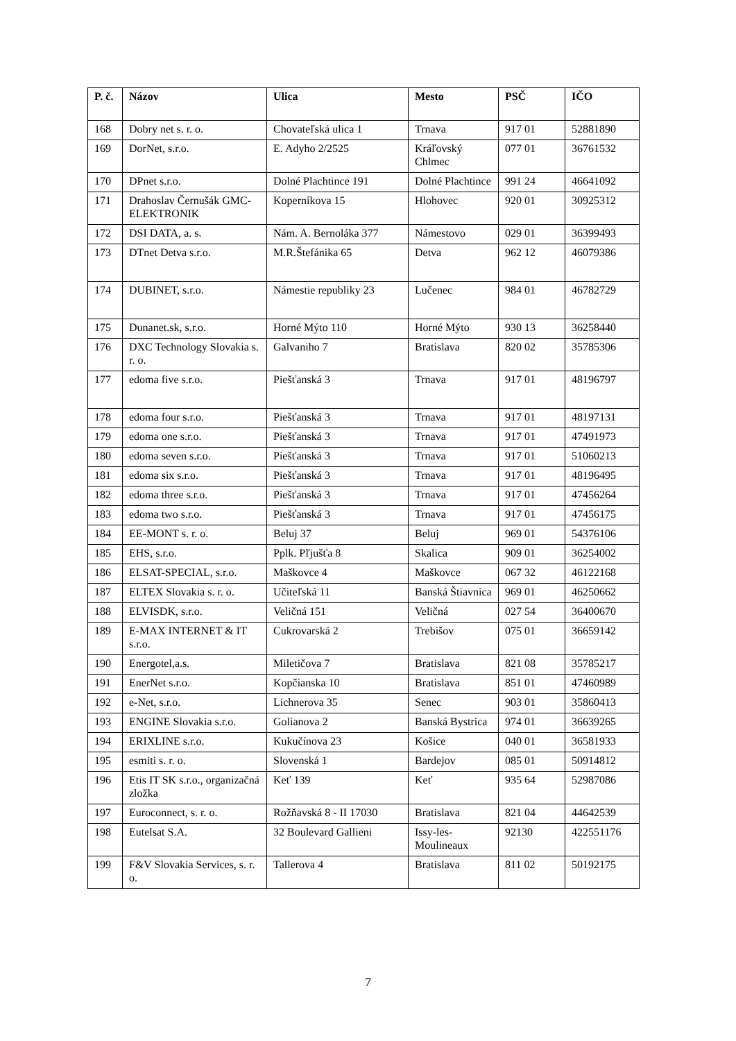| P. č. | Názov | Ulica | Mesto | PSČ | IČO |
| --- | --- | --- | --- | --- | --- |
| 168 | Dobry net s. r. o. | Chovateľská ulica 1 | Trnava | 917 01 | 52881890 |
| 169 | DorNet, s.r.o. | E. Adyho 2/2525 | Kráľovský Chlmec | 077 01 | 36761532 |
| 170 | DPnet s.r.o. | Dolné Plachtince 191 | Dolné Plachtince | 991 24 | 46641092 |
| 171 | Drahoslav Černušák GMC- ELEKTRONIK | Koperníkova 15 | Hlohovec | 920 01 | 30925312 |
| 172 | DSI DATA, a. s. | Nám. A. Bernoláka 377 | Námestovo | 029 01 | 36399493 |
| 173 | DTnet Detva s.r.o. | M.R.Štefánika 65 | Detva | 962 12 | 46079386 |
| 174 | DUBINET, s.r.o. | Námestie republiky 23 | Lučenec | 984 01 | 46782729 |
| 175 | Dunanet.sk, s.r.o. | Horné Mýto 110 | Horné Mýto | 930 13 | 36258440 |
| 176 | DXC Technology Slovakia s. r. o. | Galvaniho 7 | Bratislava | 820 02 | 35785306 |
| 177 | edoma five s.r.o. | Piešťanská 3 | Trnava | 917 01 | 48196797 |
| 178 | edoma four s.r.o. | Piešťanská 3 | Trnava | 917 01 | 48197131 |
| 179 | edoma one s.r.o. | Piešťanská 3 | Trnava | 917 01 | 47491973 |
| 180 | edoma seven s.r.o. | Piešťanská 3 | Trnava | 917 01 | 51060213 |
| 181 | edoma six s.r.o. | Piešťanská 3 | Trnava | 917 01 | 48196495 |
| 182 | edoma three s.r.o. | Piešťanská 3 | Trnava | 917 01 | 47456264 |
| 183 | edoma two s.r.o. | Piešťanská 3 | Trnava | 917 01 | 47456175 |
| 184 | EE-MONT s. r. o. | Beluj 37 | Beluj | 969 01 | 54376106 |
| 185 | EHS, s.r.o. | Pplk. Pľjušťa 8 | Skalica | 909 01 | 36254002 |
| 186 | ELSAT-SPECIAL, s.r.o. | Maškovce 4 | Maškovce | 067 32 | 46122168 |
| 187 | ELTEX Slovakia s. r. o. | Učiteľská 11 | Banská Štiavnica | 969 01 | 46250662 |
| 188 | ELVISDK, s.r.o. | Veličná 151 | Veličná | 027 54 | 36400670 |
| 189 | E-MAX INTERNET & IT s.r.o. | Cukrovarská 2 | Trebišov | 075 01 | 36659142 |
| 190 | Energotel,a.s. | Miletičova 7 | Bratislava | 821 08 | 35785217 |
| 191 | EnerNet s.r.o. | Kopčianska 10 | Bratislava | 851 01 | 47460989 |
| 192 | e-Net, s.r.o. | Lichnerova 35 | Senec | 903 01 | 35860413 |
| 193 | ENGINE Slovakia s.r.o. | Golianova 2 | Banská Bystrica | 974 01 | 36639265 |
| 194 | ERIXLINE s.r.o. | Kukučínova 23 | Košice | 040 01 | 36581933 |
| 195 | esmiti s. r. o. | Slovenská 1 | Bardejov | 085 01 | 50914812 |
| 196 | Etis IT SK s.r.o., organizačná zložka | Keť 139 | Keť | 935 64 | 52987086 |
| 197 | Euroconnect, s. r. o. | Rožňavská 8 - II 17030 | Bratislava | 821 04 | 44642539 |
| 198 | Eutelsat S.A. | 32 Boulevard Gallieni | Issy-les-Moulineaux | 92130 | 422551176 |
| 199 | F&V Slovakia Services, s. r. o. | Tallerova 4 | Bratislava | 811 02 | 50192175 |
7